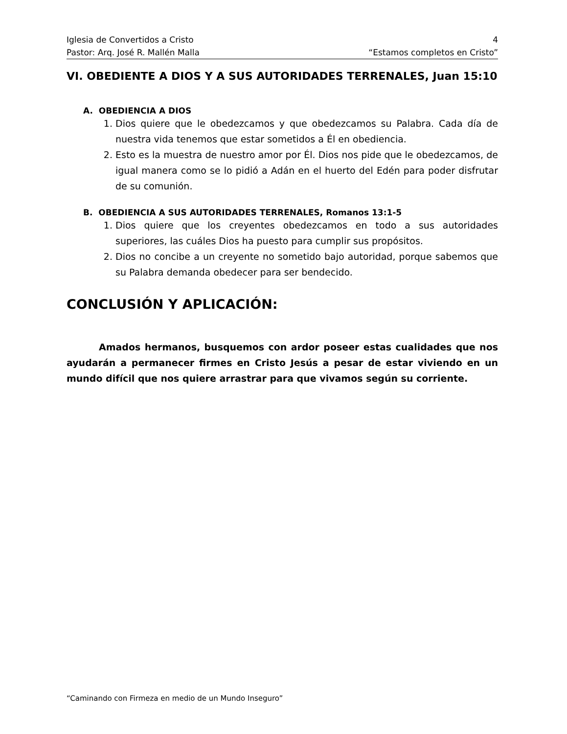Iglesia de Convertidos a Cristo 4
Pastor: Arq. José R. Mallén Malla “Estamos completos en Cristo”
VI. OBEDIENTE A DIOS Y A SUS AUTORIDADES TERRENALES, Juan 15:10
A. OBEDIENCIA A DIOS
1. Dios quiere que le obedezcamos y que obedezcamos su Palabra. Cada día de nuestra vida tenemos que estar sometidos a Él en obediencia.
2. Esto es la muestra de nuestro amor por Él. Dios nos pide que le obedezcamos, de igual manera como se lo pidió a Adán en el huerto del Edén para poder disfrutar de su comunión.
B. OBEDIENCIA A SUS AUTORIDADES TERRENALES, Romanos 13:1-5
1. Dios quiere que los creyentes obedezcamos en todo a sus autoridades superiores, las cuáles Dios ha puesto para cumplir sus propósitos.
2. Dios no concibe a un creyente no sometido bajo autoridad, porque sabemos que su Palabra demanda obedecer para ser bendecido.
CONCLUSIÓN Y APLICACIÓN:
Amados hermanos, busquemos con ardor poseer estas cualidades que nos ayudarán a permanecer firmes en Cristo Jesús a pesar de estar viviendo en un mundo difícil que nos quiere arrastrar para que vivamos según su corriente.
“Caminando con Firmeza en medio de un Mundo Inseguro”